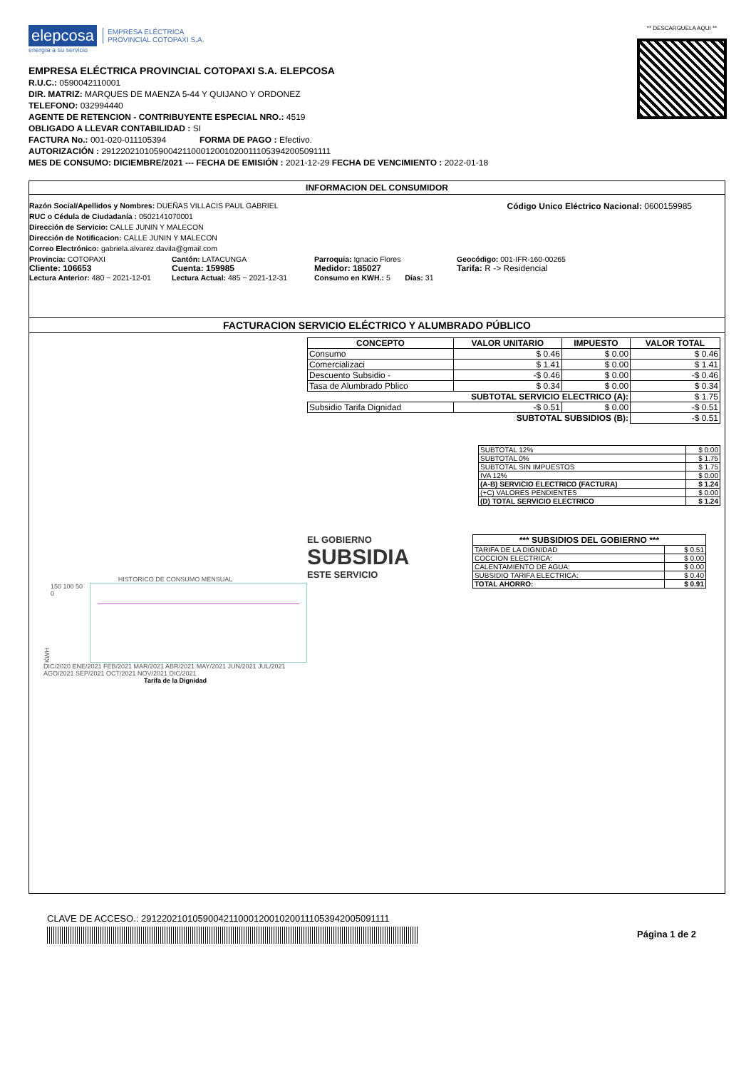elepcosa EMPRESA ELÉCTRICA
PROVINCIAL COTOPAXI S.A.
energía a su servicio
** DESCARGUELA AQUI **
EMPRESA ELÉCTRICA PROVINCIAL COTOPAXI S.A. ELEPCOSA
R.U.C.: 0590042110001
DIR. MATRIZ: MARQUES DE MAENZA 5-44 Y QUIJANO Y ORDONEZ
TELEFONO: 032994440
AGENTE DE RETENCION - CONTRIBUYENTE ESPECIAL NRO.: 4519
OBLIGADO A LLEVAR CONTABILIDAD : SI
FACTURA No.: 001-020-011105394 FORMA DE PAGO : Efectivo.
AUTORIZACIÓN : 2912202101059004211000120010200111053942005091111
MES DE CONSUMO: DICIEMBRE/2021 --- FECHA DE EMISIÓN : 2021-12-29 FECHA DE VENCIMIENTO : 2022-01-18
INFORMACION DEL CONSUMIDOR
Código Unico Eléctrico Nacional: 0600159985
Razón Social/Apellidos y Nombres: DUEÑAS VILLACIS PAUL GABRIEL
RUC o Cédula de Ciudadanía : 0502141070001
Dirección de Servicio: CALLE JUNIN Y MALECON
Dirección de Notificacion: CALLE JUNIN Y MALECON
Correo Electrónico: gabriela.alvarez.davila@gmail.com
Provincia: COTOPAXI Cantón: LATACUNGA Parroquia: Ignacio Flores Geocódigo: 001-IFR-160-00265
Cliente: 106653 Cuenta: 159985 Medidor: 185027 Tarifa: R -> Residencial
Lectura Anterior: 480 ~ 2021-12-01 Lectura Actual: 485 ~ 2021-12-31 Consumo en KWH.: 5 Días: 31
FACTURACION SERVICIO ELÉCTRICO Y ALUMBRADO PÚBLICO
HISTORICO DE CONSUMO MENSUAL
KWH 150 100 50 0
DIC/2020 ENE/2021 FEB/2021 MAR/2021 ABR/2021 MAY/2021 JUN/2021 JUL/2021 AGO/2021 SEP/2021 OCT/2021 NOV/2021 DIC/2021
Tarifa de la Dignidad
| CONCEPTO | VALOR UNITARIO | IMPUESTO | VALOR TOTAL |
| --- | --- | --- | --- |
| Consumo | $ 0.46 | $ 0.00 | $ 0.46 |
| Comercializaci | $ 1.41 | $ 0.00 | $ 1.41 |
| Descuento Subsidio - | -$ 0.46 | $ 0.00 | -$ 0.46 |
| Tasa de Alumbrado Pblico | $ 0.34 | $ 0.00 | $ 0.34 |
| SUBTOTAL SERVICIO ELECTRICO (A): | | | $ 1.75 |
| Subsidio Tarifa Dignidad | -$ 0.51 | $ 0.00 | -$ 0.51 |
| SUBTOTAL SUBSIDIOS (B): | | | -$ 0.51 |
| SUBTOTAL 12% | $ 0.00 |
| SUBTOTAL 0% | $ 1.75 |
| SUBTOTAL SIN IMPUESTOS | $ 1.75 |
| IVA 12% | $ 0.00 |
| (A-B) SERVICIO ELECTRICO (FACTURA) | $ 1.24 |
| (+C) VALORES PENDIENTES | $ 0.00 |
| (D) TOTAL SERVICIO ELECTRICO | $ 1.24 |
EL GOBIERNO
SUBSIDIA
ESTE SERVICIO
| *** SUBSIDIOS DEL GOBIERNO *** | |
| --- | --- |
| TARIFA DE LA DIGNIDAD | $ 0.51 |
| COCCION ELECTRICA: | $ 0.00 |
| CALENTAMIENTO DE AGUA: | $ 0.00 |
| SUBSIDIO TARIFA ELECTRICA: | $ 0.40 |
| TOTAL AHORRO: | $ 0.91 |
CLAVE DE ACCESO.: 2912202101059004211000120010200111053942005091111
Página 1 de 2